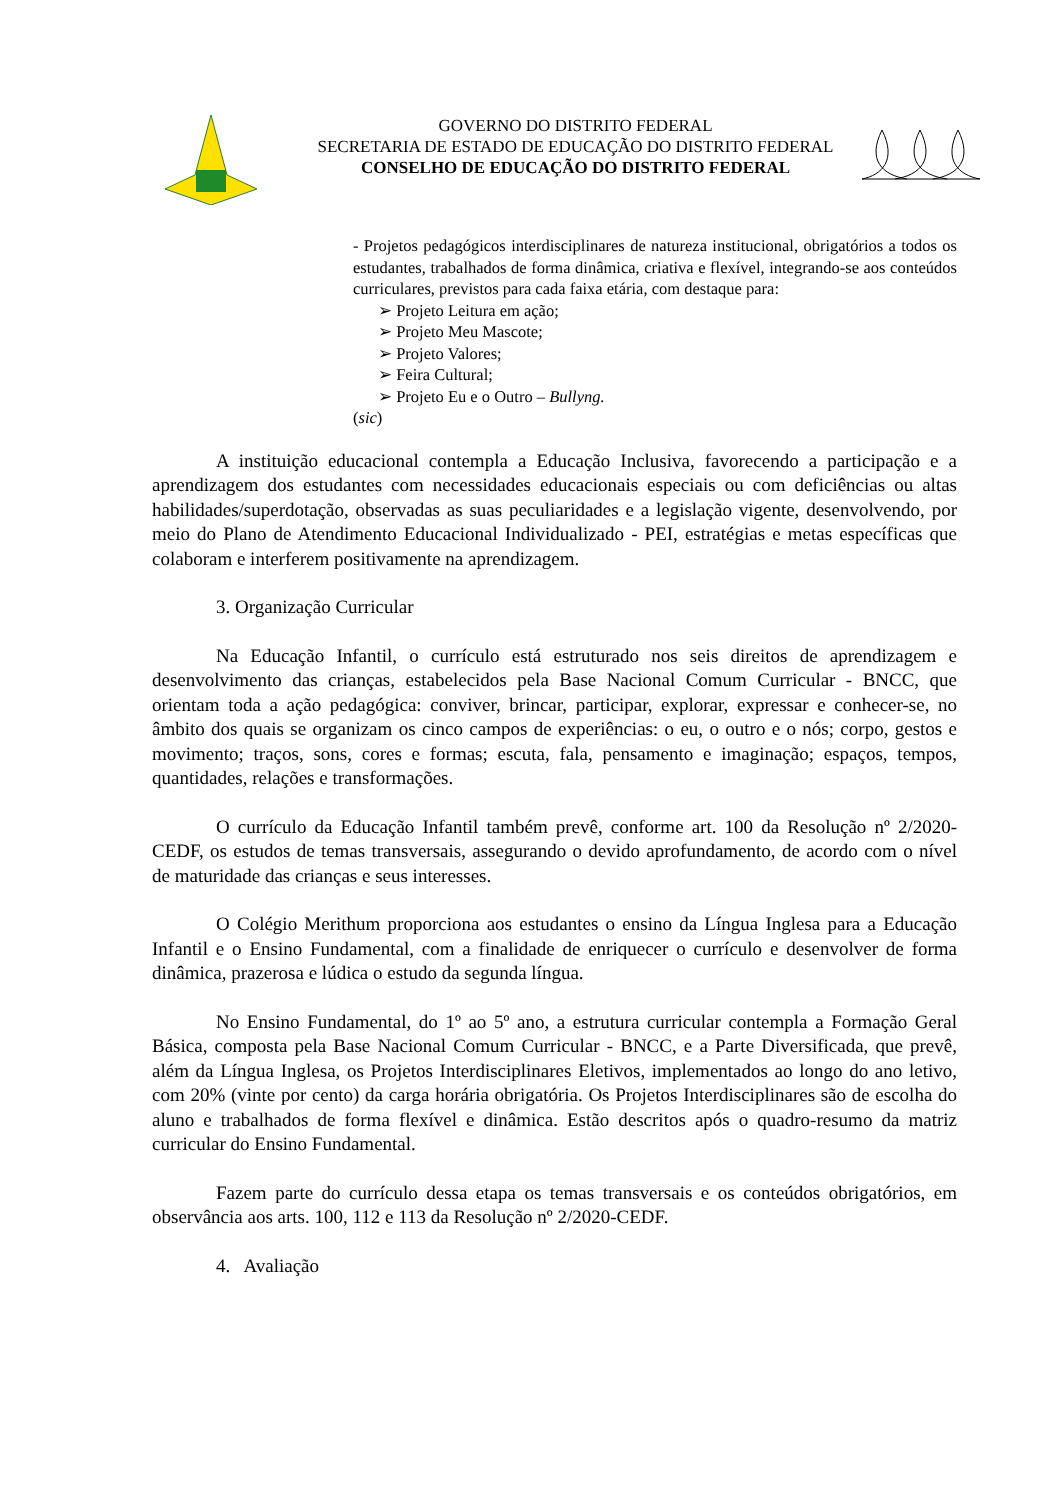GOVERNO DO DISTRITO FEDERAL
SECRETARIA DE ESTADO DE EDUCAÇÃO DO DISTRITO FEDERAL
CONSELHO DE EDUCAÇÃO DO DISTRITO FEDERAL
- Projetos pedagógicos interdisciplinares de natureza institucional, obrigatórios a todos os estudantes, trabalhados de forma dinâmica, criativa e flexível, integrando-se aos conteúdos curriculares, previstos para cada faixa etária, com destaque para:
➢ Projeto Leitura em ação;
➢ Projeto Meu Mascote;
➢ Projeto Valores;
➢ Feira Cultural;
➢ Projeto Eu e o Outro – Bullyng.
(sic)
A instituição educacional contempla a Educação Inclusiva, favorecendo a participação e a aprendizagem dos estudantes com necessidades educacionais especiais ou com deficiências ou altas habilidades/superdotação, observadas as suas peculiaridades e a legislação vigente, desenvolvendo, por meio do Plano de Atendimento Educacional Individualizado - PEI, estratégias e metas específicas que colaboram e interferem positivamente na aprendizagem.
3. Organização Curricular
Na Educação Infantil, o currículo está estruturado nos seis direitos de aprendizagem e desenvolvimento das crianças, estabelecidos pela Base Nacional Comum Curricular - BNCC, que orientam toda a ação pedagógica: conviver, brincar, participar, explorar, expressar e conhecer-se, no âmbito dos quais se organizam os cinco campos de experiências: o eu, o outro e o nós; corpo, gestos e movimento; traços, sons, cores e formas; escuta, fala, pensamento e imaginação; espaços, tempos, quantidades, relações e transformações.
O currículo da Educação Infantil também prevê, conforme art. 100 da Resolução nº 2/2020-CEDF, os estudos de temas transversais, assegurando o devido aprofundamento, de acordo com o nível de maturidade das crianças e seus interesses.
O Colégio Merithum proporciona aos estudantes o ensino da Língua Inglesa para a Educação Infantil e o Ensino Fundamental, com a finalidade de enriquecer o currículo e desenvolver de forma dinâmica, prazerosa e lúdica o estudo da segunda língua.
No Ensino Fundamental, do 1º ao 5º ano, a estrutura curricular contempla a Formação Geral Básica, composta pela Base Nacional Comum Curricular - BNCC, e a Parte Diversificada, que prevê, além da Língua Inglesa, os Projetos Interdisciplinares Eletivos, implementados ao longo do ano letivo, com 20% (vinte por cento) da carga horária obrigatória. Os Projetos Interdisciplinares são de escolha do aluno e trabalhados de forma flexível e dinâmica. Estão descritos após o quadro-resumo da matriz curricular do Ensino Fundamental.
Fazem parte do currículo dessa etapa os temas transversais e os conteúdos obrigatórios, em observância aos arts. 100, 112 e 113 da Resolução nº 2/2020-CEDF.
4. Avaliação